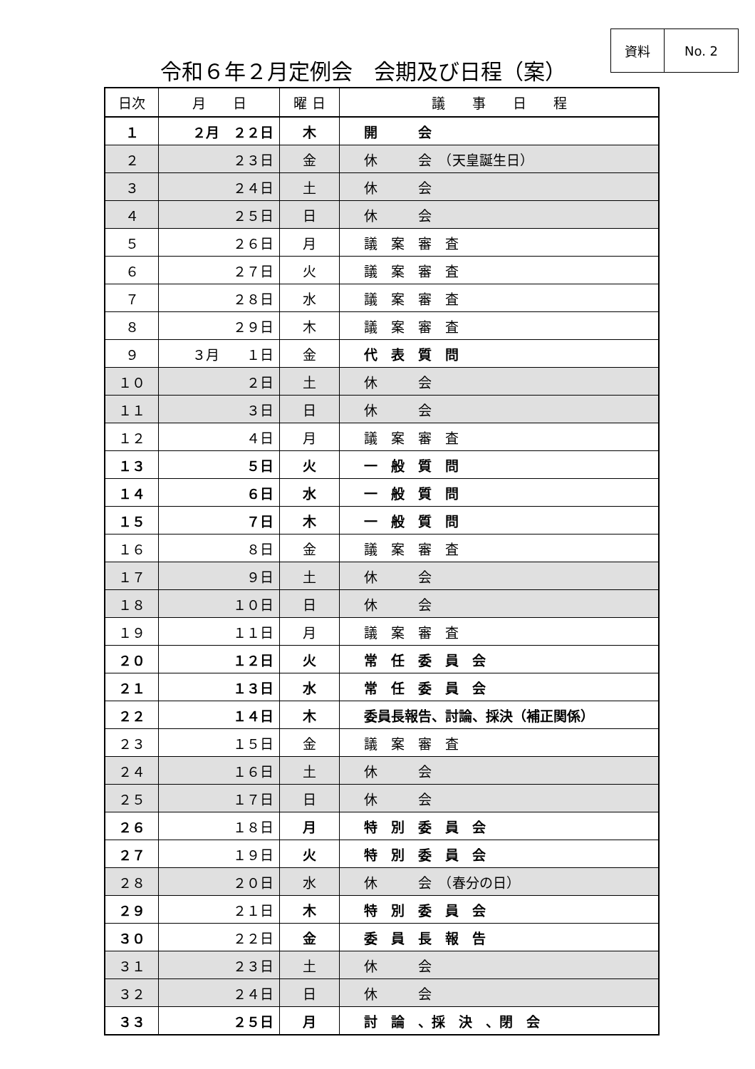資料 No. 2
令和６年２月定例会　会期及び日程（案）
| 日次 | 月 日 | 曜 日 | 議 事 日 程 |
| --- | --- | --- | --- |
| １ | ２月 ２２日 | 木 | 開 会 |
| ２ | ２３日 | 金 | 休 会 （天皇誕生日） |
| ３ | ２４日 | 土 | 休 会 |
| ４ | ２５日 | 日 | 休 会 |
| ５ | ２６日 | 月 | 議 案 審 査 |
| ６ | ２７日 | 火 | 議 案 審 査 |
| ７ | ２８日 | 水 | 議 案 審 査 |
| ８ | ２９日 | 木 | 議 案 審 査 |
| ９ | ３月 １日 | 金 | 代 表 質 問 |
| １０ | ２日 | 土 | 休 会 |
| １１ | ３日 | 日 | 休 会 |
| １２ | ４日 | 月 | 議 案 審 査 |
| １３ | ５日 | 火 | 一 般 質 問 |
| １４ | ６日 | 水 | 一 般 質 問 |
| １５ | ７日 | 木 | 一 般 質 問 |
| １６ | ８日 | 金 | 議 案 審 査 |
| １７ | ９日 | 土 | 休 会 |
| １８ | １０日 | 日 | 休 会 |
| １９ | １１日 | 月 | 議 案 審 査 |
| ２０ | １２日 | 火 | 常 任 委 員 会 |
| ２１ | １３日 | 水 | 常 任 委 員 会 |
| ２２ | １４日 | 木 | 委員長報告、討論、採決（補正関係） |
| ２３ | １５日 | 金 | 議 案 審 査 |
| ２４ | １６日 | 土 | 休 会 |
| ２５ | １７日 | 日 | 休 会 |
| ２６ | １８日 | 月 | 特 別 委 員 会 |
| ２７ | １９日 | 火 | 特 別 委 員 会 |
| ２８ | ２０日 | 水 | 休 会 （春分の日） |
| ２９ | ２１日 | 木 | 特 別 委 員 会 |
| ３０ | ２２日 | 金 | 委 員 長 報 告 |
| ３１ | ２３日 | 土 | 休 会 |
| ３２ | ２４日 | 日 | 休 会 |
| ３３ | ２５日 | 月 | 討 論 、採 決 、閉 会 |